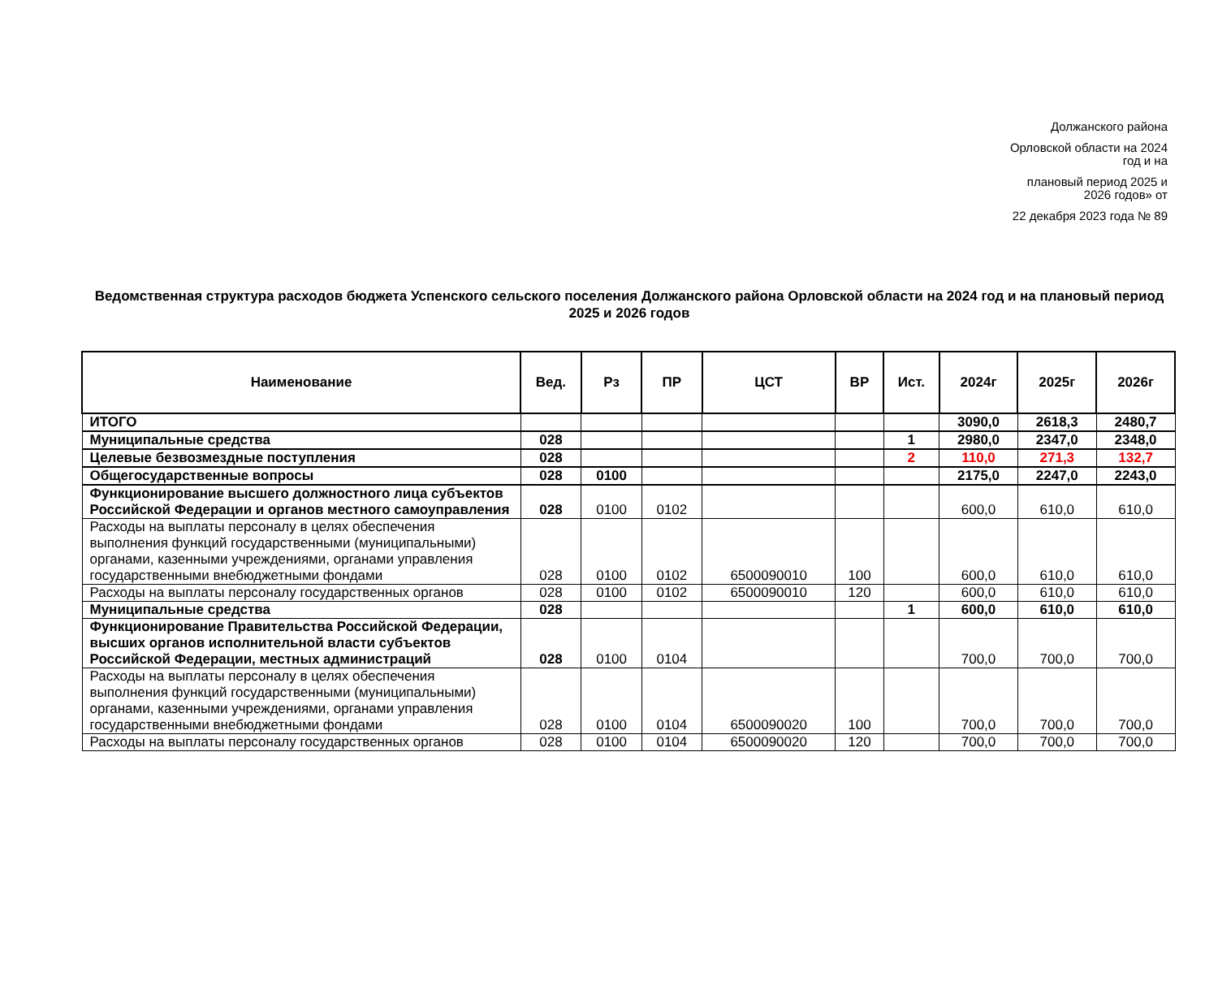Должанского района
Орловской области на 2024
год и на
плановый период 2025 и
2026 годов» от
22 декабря 2023 года № 89
Ведомственная структура расходов бюджета Успенского сельского поселения Должанского района Орловской области на 2024 год и на плановый период 2025 и 2026 годов
| Наименование | Вед. | Рз | ПР | ЦСТ | ВР | Ист. | 2024г | 2025г | 2026г |
| --- | --- | --- | --- | --- | --- | --- | --- | --- | --- |
| ИТОГО | | | | | | | 3090,0 | 2618,3 | 2480,7 |
| Муниципальные средства | 028 | | | | | 1 | 2980,0 | 2347,0 | 2348,0 |
| Целевые безвозмездные поступления | 028 | | | | | 2 | 110,0 | 271,3 | 132,7 |
| Общегосударственные вопросы | 028 | 0100 | | | | | 2175,0 | 2247,0 | 2243,0 |
| Функционирование высшего должностного лица субъектов Российской Федерации и органов местного самоуправления | 028 | 0100 | 0102 | | | | 600,0 | 610,0 | 610,0 |
| Расходы на выплаты персоналу в целях обеспечения выполнения функций государственными (муниципальными) органами, казенными учреждениями, органами управления государственными внебюджетными фондами | 028 | 0100 | 0102 | 6500090010 | 100 | | 600,0 | 610,0 | 610,0 |
| Расходы на выплаты персоналу государственных органов | 028 | 0100 | 0102 | 6500090010 | 120 | | 600,0 | 610,0 | 610,0 |
| Муниципальные средства | 028 | | | | | 1 | 600,0 | 610,0 | 610,0 |
| Функционирование Правительства Российской Федерации, высших органов исполнительной власти субъектов Российской Федерации, местных администраций | 028 | 0100 | 0104 | | | | 700,0 | 700,0 | 700,0 |
| Расходы на выплаты персоналу в целях обеспечения выполнения функций государственными (муниципальными) органами, казенными учреждениями, органами управления государственными внебюджетными фондами | 028 | 0100 | 0104 | 6500090020 | 100 | | 700,0 | 700,0 | 700,0 |
| Расходы на выплаты персоналу государственных органов | 028 | 0100 | 0104 | 6500090020 | 120 | | 700,0 | 700,0 | 700,0 |